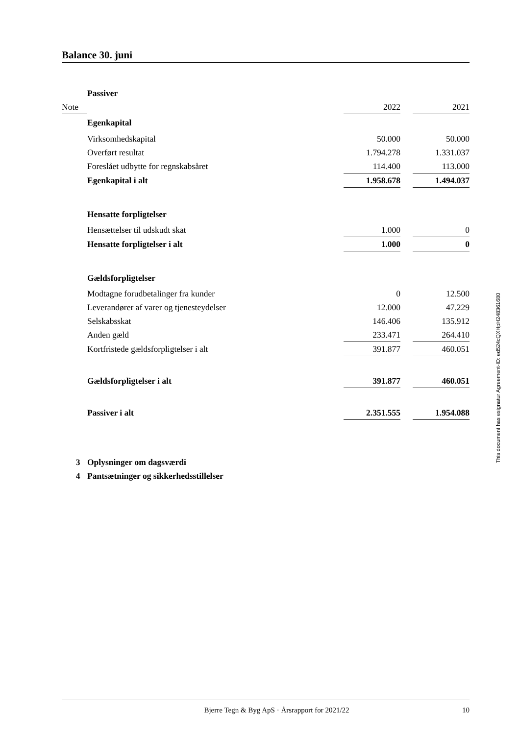Balance 30. juni
| | Passiver | | | |
| Note | | 2022 | | 2021 |
| | Egenkapital | | | |
| | Virksomhedskapital | 50.000 | | 50.000 |
| | Overført resultat | 1.794.278 | | 1.331.037 |
| | Foreslået udbytte for regnskabsåret | 114.400 | | 113.000 |
| | Egenkapital i alt | 1.958.678 | | 1.494.037 |
| | Hensatte forpligtelser | | | |
| | Hensættelser til udskudt skat | 1.000 | | 0 |
| | Hensatte forpligtelser i alt | 1.000 | | 0 |
| | Gældsforpligtelser | | | |
| | Modtagne forudbetalinger fra kunder | 0 | | 12.500 |
| | Leverandører af varer og tjenesteydelser | 12.000 | | 47.229 |
| | Selskabsskat | 146.406 | | 135.912 |
| | Anden gæld | 233.471 | | 264.410 |
| | Kortfristede gældsforpligtelser i alt | 391.877 | | 460.051 |
| | Gældsforpligtelser i alt | 391.877 | | 460.051 |
| | Passiver i alt | 2.351.555 | | 1.954.088 |
| 3 | Oplysninger om dagsværdi | | | |
| 4 | Pantsætninger og sikkerhedsstillelser | | | |
This document has esignatur Agreement-ID: ed524cQXHpH248361680
Bjerre Tegn & Byg ApS · Årsrapport for 2021/22 10